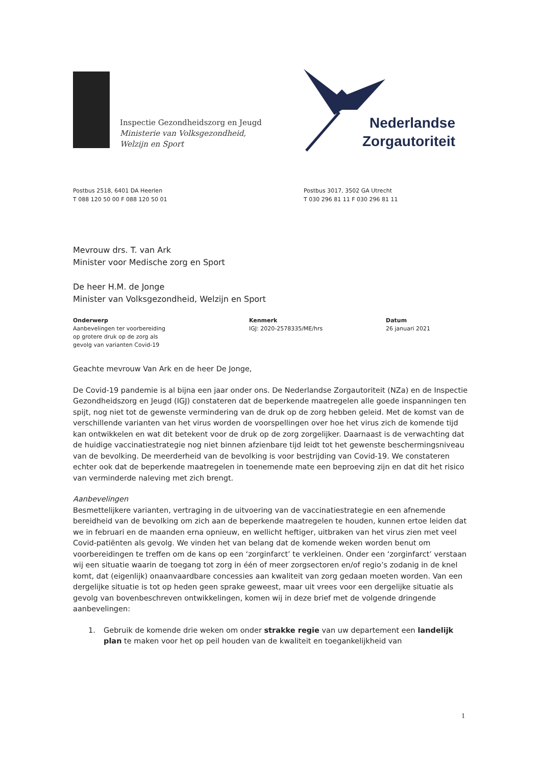Inspectie Gezondheidszorg en Jeugd
Ministerie van Volksgezondheid,
Welzijn en Sport
Nederlandse
Zorgautoriteit
Postbus 2518, 6401 DA Heerlen
T 088 120 50 00 F 088 120 50 01
Postbus 3017, 3502 GA Utrecht
T 030 296 81 11 F 030 296 81 11
Mevrouw drs. T. van Ark
Minister voor Medische zorg en Sport
De heer H.M. de Jonge
Minister van Volksgezondheid, Welzijn en Sport
Onderwerp
Aanbevelingen ter voorbereiding
op grotere druk op de zorg als
gevolg van varianten Covid-19
Kenmerk
IGJ: 2020-2578335/ME/hrs
Datum
26 januari 2021
Geachte mevrouw Van Ark en de heer De Jonge,
De Covid-19 pandemie is al bijna een jaar onder ons. De Nederlandse Zorgautoriteit (NZa) en de Inspectie Gezondheidszorg en Jeugd (IGJ) constateren dat de beperkende maatregelen alle goede inspanningen ten spijt, nog niet tot de gewenste vermindering van de druk op de zorg hebben geleid. Met de komst van de verschillende varianten van het virus worden de voorspellingen over hoe het virus zich de komende tijd kan ontwikkelen en wat dit betekent voor de druk op de zorg zorgelijker. Daarnaast is de verwachting dat de huidige vaccinatiestrategie nog niet binnen afzienbare tijd leidt tot het gewenste beschermingsniveau van de bevolking. De meerderheid van de bevolking is voor bestrijding van Covid-19. We constateren echter ook dat de beperkende maatregelen in toenemende mate een beproeving zijn en dat dit het risico van verminderde naleving met zich brengt.
Aanbevelingen
Besmettelijkere varianten, vertraging in de uitvoering van de vaccinatiestrategie en een afnemende bereidheid van de bevolking om zich aan de beperkende maatregelen te houden, kunnen ertoe leiden dat we in februari en de maanden erna opnieuw, en wellicht heftiger, uitbraken van het virus zien met veel Covid-patiënten als gevolg. We vinden het van belang dat de komende weken worden benut om voorbereidingen te treffen om de kans op een ‘zorginfarct’ te verkleinen. Onder een ‘zorginfarct’ verstaan wij een situatie waarin de toegang tot zorg in één of meer zorgsectoren en/of regio’s zodanig in de knel komt, dat (eigenlijk) onaanvaardbare concessies aan kwaliteit van zorg gedaan moeten worden. Van een dergelijke situatie is tot op heden geen sprake geweest, maar uit vrees voor een dergelijke situatie als gevolg van bovenbeschreven ontwikkelingen, komen wij in deze brief met de volgende dringende aanbevelingen:
1. Gebruik de komende drie weken om onder strakke regie van uw departement een landelijk plan te maken voor het op peil houden van de kwaliteit en toegankelijkheid van
1